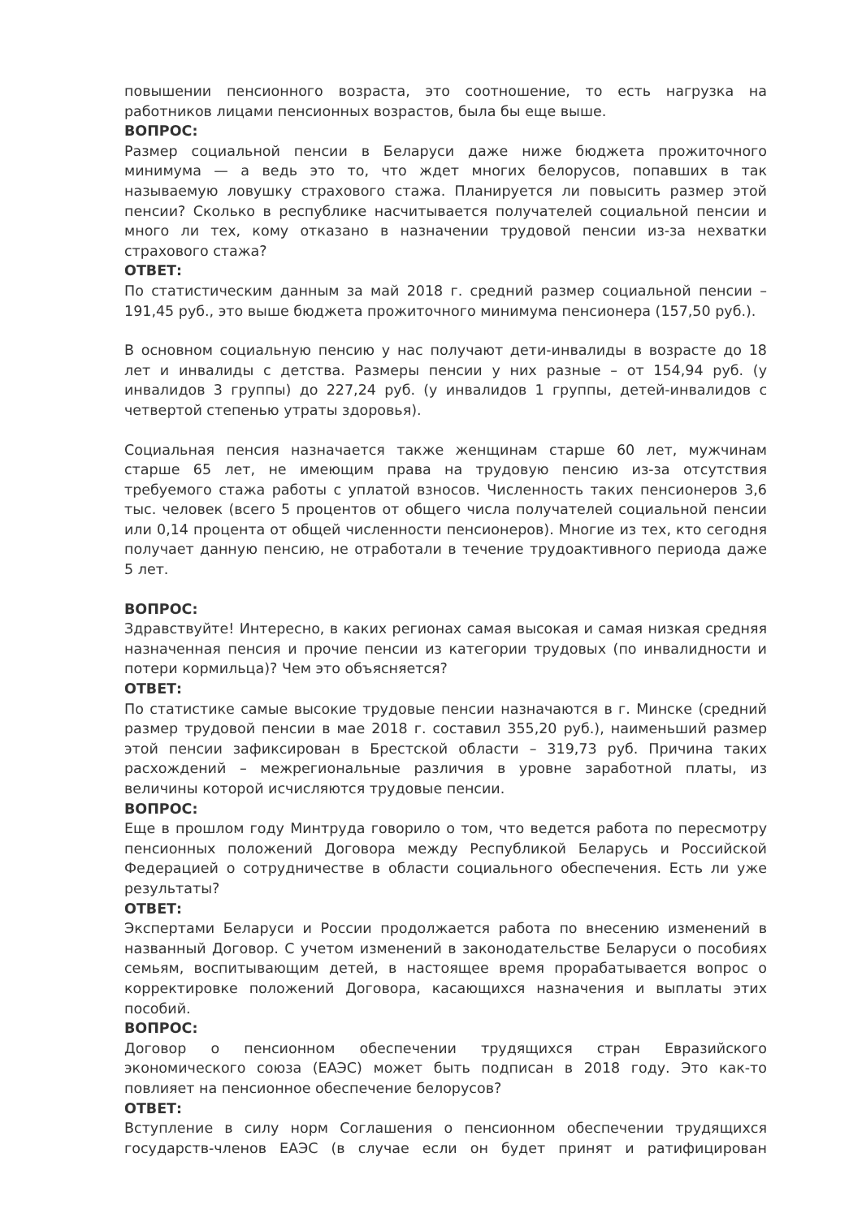повышении пенсионного возраста, это соотношение, то есть нагрузка на работников лицами пенсионных возрастов, была бы еще выше.
ВОПРОС:
Размер социальной пенсии в Беларуси даже ниже бюджета прожиточного минимума — а ведь это то, что ждет многих белорусов, попавших в так называемую ловушку страхового стажа. Планируется ли повысить размер этой пенсии? Сколько в республике насчитывается получателей социальной пенсии и много ли тех, кому отказано в назначении трудовой пенсии из-за нехватки страхового стажа?
ОТВЕТ:
По статистическим данным за май 2018 г. средний размер социальной пенсии – 191,45 руб., это выше бюджета прожиточного минимума пенсионера (157,50 руб.).
В основном социальную пенсию у нас получают дети-инвалиды в возрасте до 18 лет и инвалиды с детства. Размеры пенсии у них разные – от 154,94 руб. (у инвалидов 3 группы) до 227,24 руб. (у инвалидов 1 группы, детей-инвалидов с четвертой степенью утраты здоровья).
Социальная пенсия назначается также женщинам старше 60 лет, мужчинам старше 65 лет, не имеющим права на трудовую пенсию из-за отсутствия требуемого стажа работы с уплатой взносов. Численность таких пенсионеров 3,6 тыс. человек (всего 5 процентов от общего числа получателей социальной пенсии или 0,14 процента от общей численности пенсионеров). Многие из тех, кто сегодня получает данную пенсию, не отработали в течение трудоактивного периода даже 5 лет.
ВОПРОС:
Здравствуйте! Интересно, в каких регионах самая высокая и самая низкая средняя назначенная пенсия и прочие пенсии из категории трудовых (по инвалидности и потери кормильца)? Чем это объясняется?
ОТВЕТ:
По статистике самые высокие трудовые пенсии назначаются в г. Минске (средний размер трудовой пенсии в мае 2018 г. составил 355,20 руб.), наименьший размер этой пенсии зафиксирован в Брестской области – 319,73 руб. Причина таких расхождений – межрегиональные различия в уровне заработной платы, из величины которой исчисляются трудовые пенсии.
ВОПРОС:
Еще в прошлом году Минтруда говорило о том, что ведется работа по пересмотру пенсионных положений Договора между Республикой Беларусь и Российской Федерацией о сотрудничестве в области социального обеспечения. Есть ли уже результаты?
ОТВЕТ:
Экспертами Беларуси и России продолжается работа по внесению изменений в названный Договор. С учетом изменений в законодательстве Беларуси о пособиях семьям, воспитывающим детей, в настоящее время прорабатывается вопрос о корректировке положений Договора, касающихся назначения и выплаты этих пособий.
ВОПРОС:
Договор о пенсионном обеспечении трудящихся стран Евразийского экономического союза (ЕАЭС) может быть подписан в 2018 году. Это как-то повлияет на пенсионное обеспечение белорусов?
ОТВЕТ:
Вступление в силу норм Соглашения о пенсионном обеспечении трудящихся государств-членов ЕАЭС (в случае если он будет принят и ратифицирован